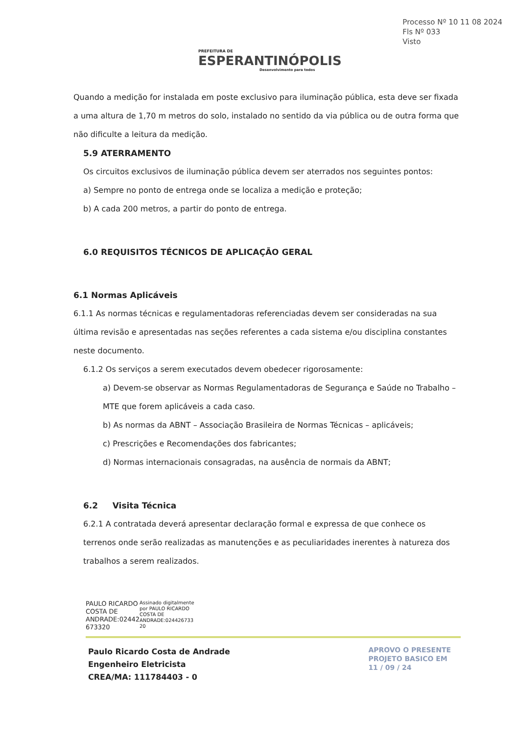PREFEITURA DE
ESPERANTINÓPOLIS
Desenvolvimento para todos
Processo Nº 10 11 08 2024
Fls Nº 033
Visto
Quando a medição for instalada em poste exclusivo para iluminação pública, esta deve ser fixada a uma altura de 1,70 m metros do solo, instalado no sentido da via pública ou de outra forma que não dificulte a leitura da medição.
5.9 ATERRAMENTO
Os circuitos exclusivos de iluminação pública devem ser aterrados nos seguintes pontos:
a) Sempre no ponto de entrega onde se localiza a medição e proteção;
b) A cada 200 metros, a partir do ponto de entrega.
6.0 REQUISITOS TÉCNICOS DE APLICAÇÃO GERAL
6.1 Normas Aplicáveis
6.1.1 As normas técnicas e regulamentadoras referenciadas devem ser consideradas na sua última revisão e apresentadas nas seções referentes a cada sistema e/ou disciplina constantes neste documento.
6.1.2 Os serviços a serem executados devem obedecer rigorosamente:
a) Devem-se observar as Normas Regulamentadoras de Segurança e Saúde no Trabalho – MTE que forem aplicáveis a cada caso.
b) As normas da ABNT – Associação Brasileira de Normas Técnicas – aplicáveis;
c) Prescrições e Recomendações dos fabricantes;
d) Normas internacionais consagradas, na ausência de normais da ABNT;
6.2 Visita Técnica
6.2.1 A contratada deverá apresentar declaração formal e expressa de que conhece os terrenos onde serão realizadas as manutenções e as peculiaridades inerentes à natureza dos trabalhos a serem realizados.
PAULO RICARDO
COSTA DE
ANDRADE:02442
673320
Assinado digitalmente
por PAULO RICARDO
COSTA DE
ANDRADE:024426733
20
Paulo Ricardo Costa de Andrade
Engenheiro Eletricista
CREA/MA: 111784403 - 0
APROVO O PRESENTE
PROJETO BASICO EM
11 / 09 / 24